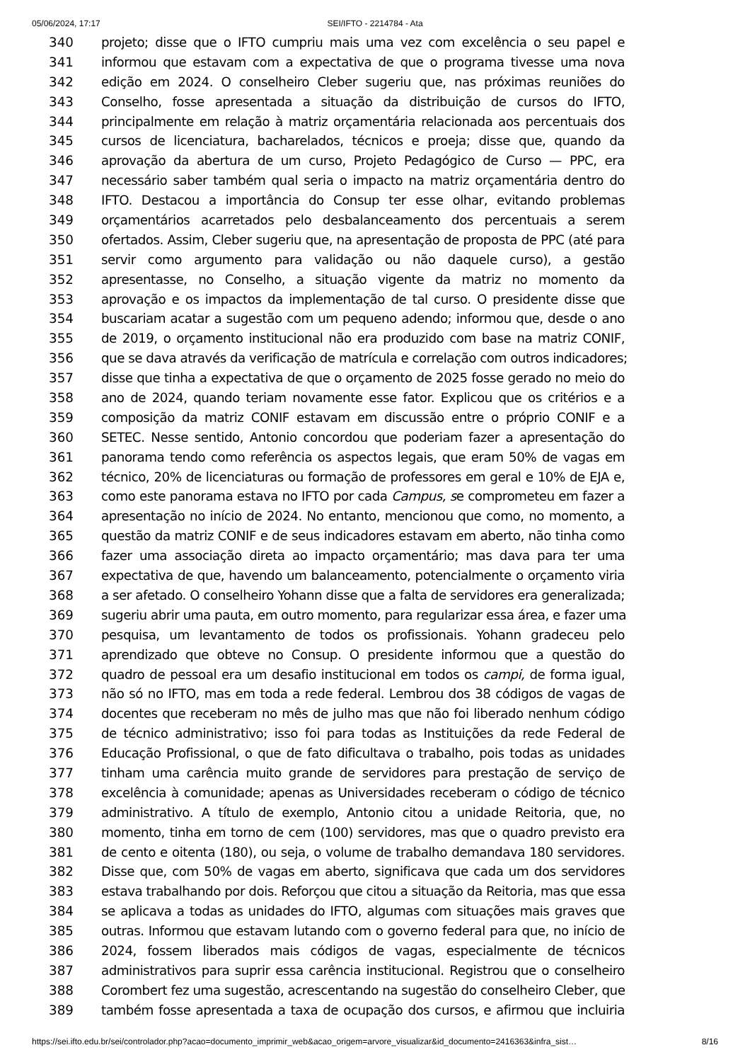05/06/2024, 17:17 SEI/IFTO - 2214784 - Ata
340 projeto; disse que o IFTO cumpriu mais uma vez com excelência o seu papel e
341 informou que estavam com a expectativa de que o programa tivesse uma nova
342 edição em 2024. O conselheiro Cleber sugeriu que, nas próximas reuniões do
343 Conselho, fosse apresentada a situação da distribuição de cursos do IFTO,
344 principalmente em relação à matriz orçamentária relacionada aos percentuais dos
345 cursos de licenciatura, bacharelados, técnicos e proeja; disse que, quando da
346 aprovação da abertura de um curso, Projeto Pedagógico de Curso — PPC, era
347 necessário saber também qual seria o impacto na matriz orçamentária dentro do
348 IFTO. Destacou a importância do Consup ter esse olhar, evitando problemas
349 orçamentários acarretados pelo desbalanceamento dos percentuais a serem
350 ofertados. Assim, Cleber sugeriu que, na apresentação de proposta de PPC (até para
351 servir como argumento para validação ou não daquele curso), a gestão
352 apresentasse, no Conselho, a situação vigente da matriz no momento da
353 aprovação e os impactos da implementação de tal curso. O presidente disse que
354 buscariam acatar a sugestão com um pequeno adendo; informou que, desde o ano
355 de 2019, o orçamento institucional não era produzido com base na matriz CONIF,
356 que se dava através da verificação de matrícula e correlação com outros indicadores;
357 disse que tinha a expectativa de que o orçamento de 2025 fosse gerado no meio do
358 ano de 2024, quando teriam novamente esse fator. Explicou que os critérios e a
359 composição da matriz CONIF estavam em discussão entre o próprio CONIF e a
360 SETEC. Nesse sentido, Antonio concordou que poderiam fazer a apresentação do
361 panorama tendo como referência os aspectos legais, que eram 50% de vagas em
362 técnico, 20% de licenciaturas ou formação de professores em geral e 10% de EJA e,
363 como este panorama estava no IFTO por cada Campus, se comprometeu em fazer a
364 apresentação no início de 2024. No entanto, mencionou que como, no momento, a
365 questão da matriz CONIF e de seus indicadores estavam em aberto, não tinha como
366 fazer uma associação direta ao impacto orçamentário; mas dava para ter uma
367 expectativa de que, havendo um balanceamento, potencialmente o orçamento viria
368 a ser afetado. O conselheiro Yohann disse que a falta de servidores era generalizada;
369 sugeriu abrir uma pauta, em outro momento, para regularizar essa área, e fazer uma
370 pesquisa, um levantamento de todos os profissionais. Yohann gradeceu pelo
371 aprendizado que obteve no Consup. O presidente informou que a questão do
372 quadro de pessoal era um desafio institucional em todos os campi, de forma igual,
373 não só no IFTO, mas em toda a rede federal. Lembrou dos 38 códigos de vagas de
374 docentes que receberam no mês de julho mas que não foi liberado nenhum código
375 de técnico administrativo; isso foi para todas as Instituições da rede Federal de
376 Educação Profissional, o que de fato dificultava o trabalho, pois todas as unidades
377 tinham uma carência muito grande de servidores para prestação de serviço de
378 excelência à comunidade; apenas as Universidades receberam o código de técnico
379 administrativo. A título de exemplo, Antonio citou a unidade Reitoria, que, no
380 momento, tinha em torno de cem (100) servidores, mas que o quadro previsto era
381 de cento e oitenta (180), ou seja, o volume de trabalho demandava 180 servidores.
382 Disse que, com 50% de vagas em aberto, significava que cada um dos servidores
383 estava trabalhando por dois. Reforçou que citou a situação da Reitoria, mas que essa
384 se aplicava a todas as unidades do IFTO, algumas com situações mais graves que
385 outras. Informou que estavam lutando com o governo federal para que, no início de
386 2024, fossem liberados mais códigos de vagas, especialmente de técnicos
387 administrativos para suprir essa carência institucional. Registrou que o conselheiro
388 Corombert fez uma sugestão, acrescentando na sugestão do conselheiro Cleber, que
389 também fosse apresentada a taxa de ocupação dos cursos, e afirmou que incluiria
https://sei.ifto.edu.br/sei/controlador.php?acao=documento_imprimir_web&acao_origem=arvore_visualizar&id_documento=2416363&infra_sist… 8/16